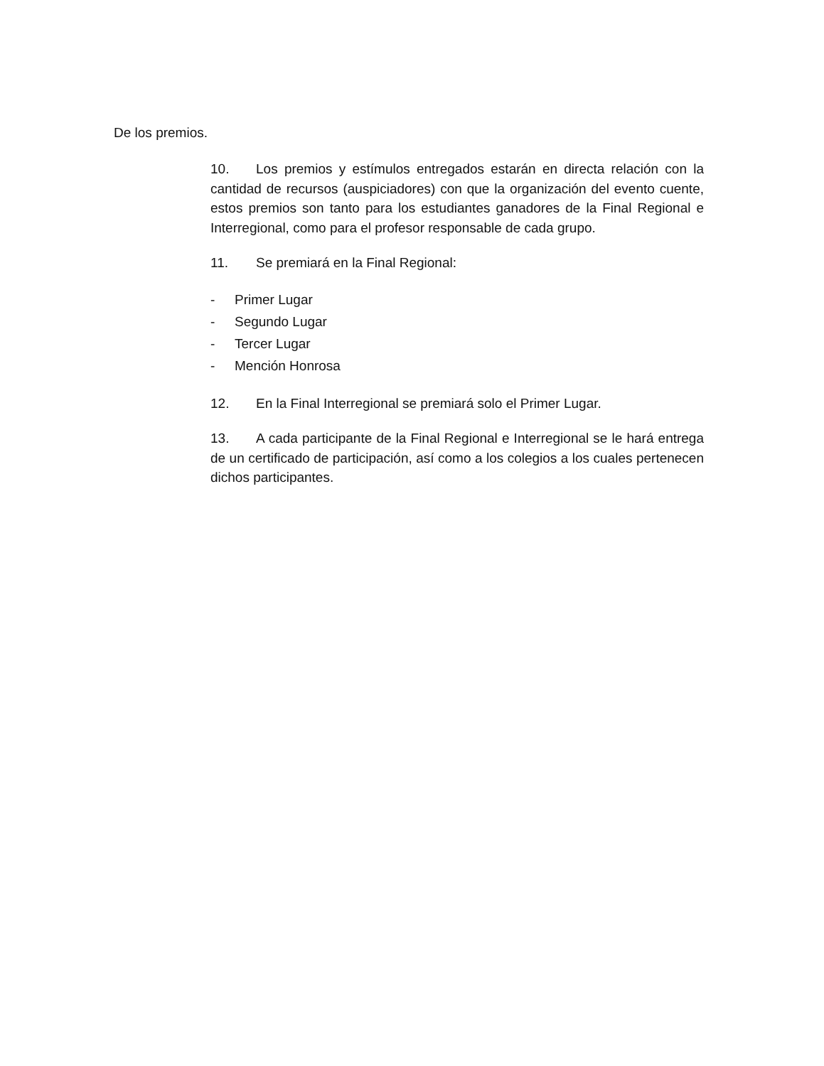De los premios.
10. Los premios y estímulos entregados estarán en directa relación con la cantidad de recursos (auspiciadores) con que la organización del evento cuente, estos premios son tanto para los estudiantes ganadores de la Final Regional e Interregional, como para el profesor responsable de cada grupo.
11. Se premiará en la Final Regional:
- Primer Lugar
- Segundo Lugar
- Tercer Lugar
- Mención Honrosa
12. En la Final Interregional se premiará solo el Primer Lugar.
13. A cada participante de la Final Regional e Interregional se le hará entrega de un certificado de participación, así como a los colegios a los cuales pertenecen dichos participantes.